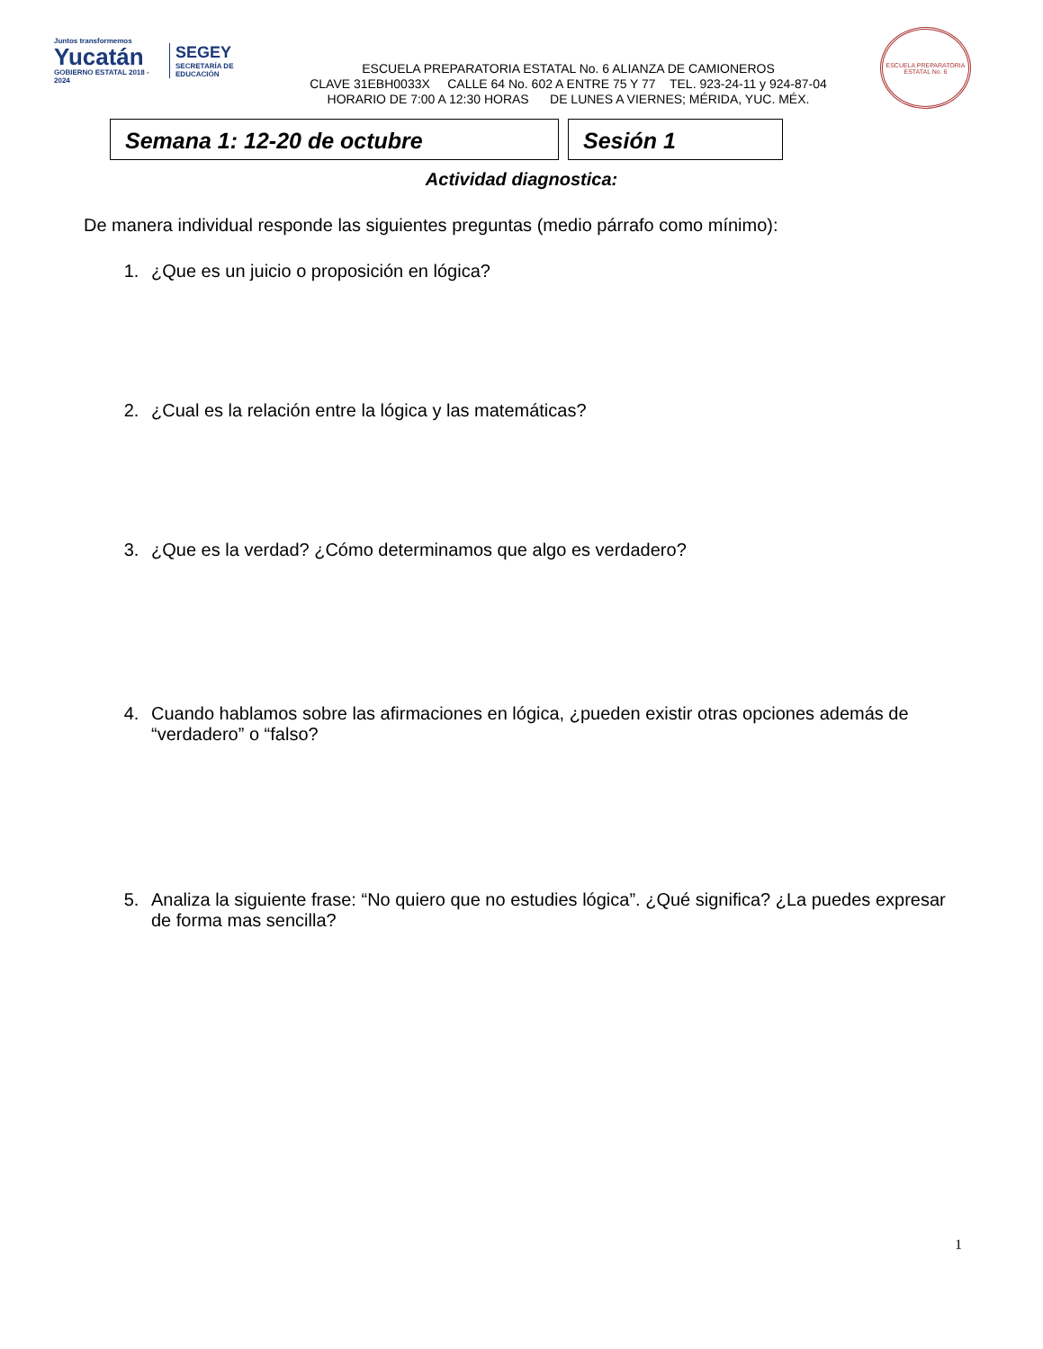Juntos transformemos
Yucatán
GOBIERNO ESTATAL 2018 - 2024
SEGEY
SECRETARÍA DE EDUCACIÓN
ESCUELA PREPARATORIA ESTATAL No. 6 ALIANZA DE CAMIONEROS
CLAVE 31EBH0033X CALLE 64 No. 602 A ENTRE 75 Y 77 TEL. 923-24-11 y 924-87-04
HORARIO DE 7:00 A 12:30 HORAS DE LUNES A VIERNES; MÉRIDA, YUC. MÉX.
ESCUELA PREPARATORIA ESTATAL No. 6
Semana 1: 12-20 de octubre Sesión 1
Actividad diagnostica:
De manera individual responde las siguientes preguntas (medio párrafo como mínimo):
1. ¿Que es un juicio o proposición en lógica?
2. ¿Cual es la relación entre la lógica y las matemáticas?
3. ¿Que es la verdad? ¿Cómo determinamos que algo es verdadero?
4. Cuando hablamos sobre las afirmaciones en lógica, ¿pueden existir otras opciones además de “verdadero” o “falso?
5. Analiza la siguiente frase: “No quiero que no estudies lógica”. ¿Qué significa? ¿La puedes expresar de forma mas sencilla?
1